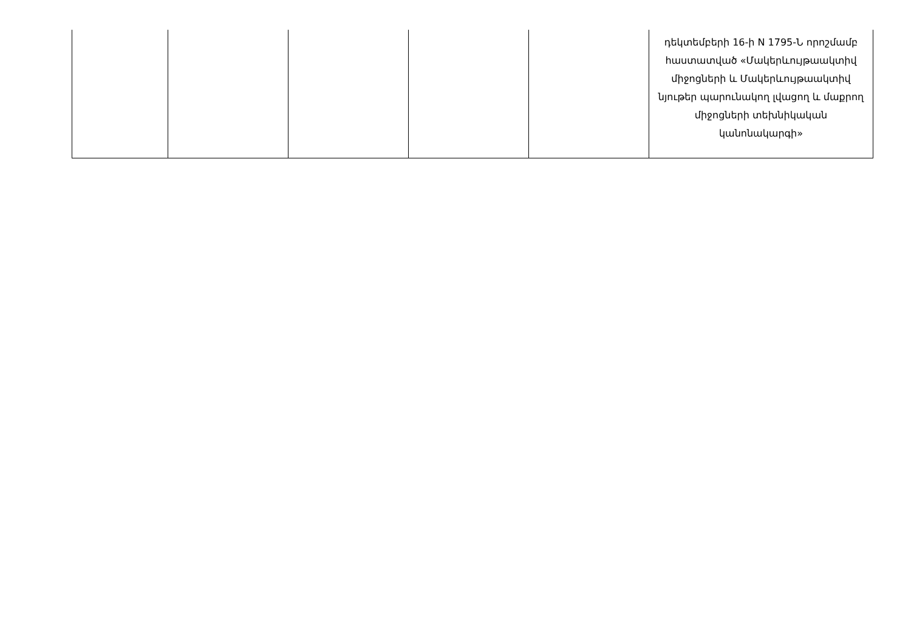| | | | | | դեկտեմբերի 16-ի N 1795-Ն որոշմամբ հաստատված «Մակերևույթաակտիվ միջոցների և Մակերևույթաակտիվ նյութեր պարունակող լվացող և մաքրող միջոցների տեխնիկական կանոնակարգի» |